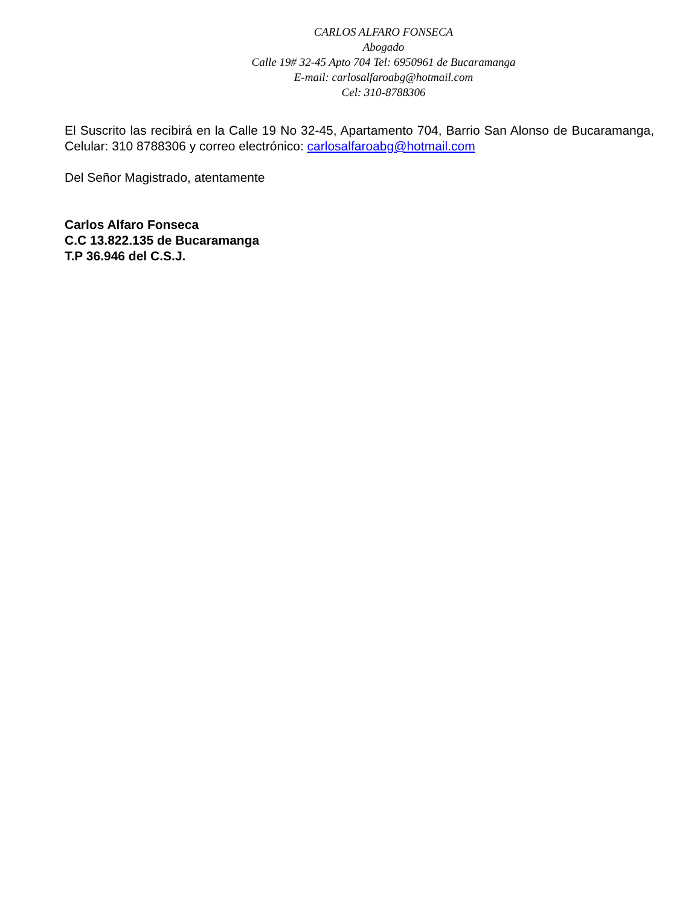CARLOS ALFARO FONSECA
Abogado
Calle 19# 32-45 Apto 704 Tel: 6950961 de Bucaramanga
E-mail: carlosalfaroabg@hotmail.com
Cel: 310-8788306
El Suscrito las recibirá en la Calle 19 No 32-45, Apartamento 704, Barrio San Alonso de Bucaramanga, Celular: 310 8788306 y correo electrónico: carlosalfaroabg@hotmail.com
Del Señor Magistrado, atentamente
Carlos Alfaro Fonseca
C.C 13.822.135 de Bucaramanga
T.P 36.946 del C.S.J.